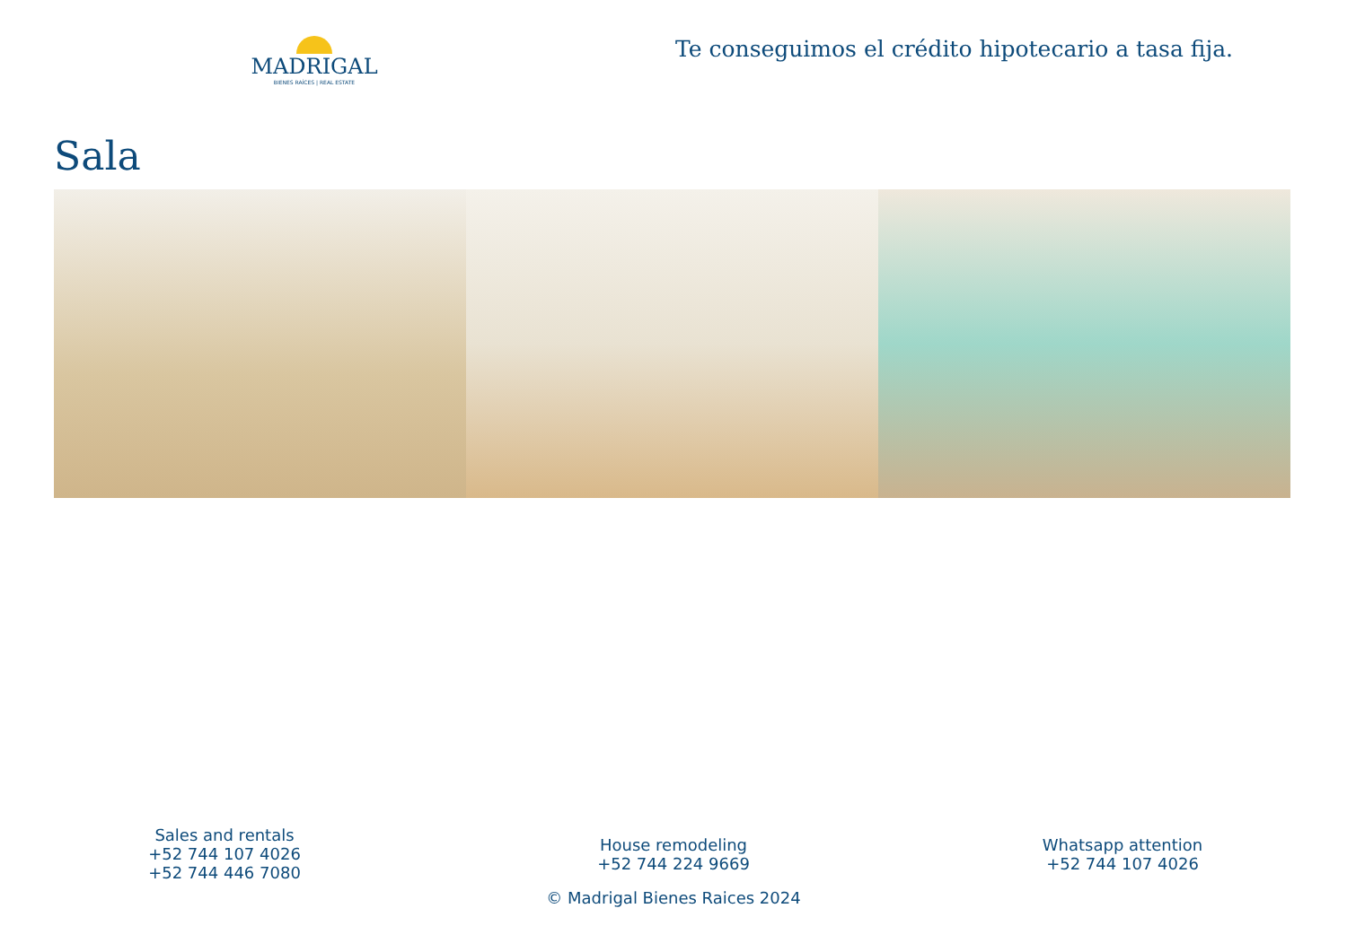MADRIGAL
BIENES RAÍCES | REAL ESTATE
Te conseguimos el crédito hipotecario a tasa fija.
Sala
Sales and rentals
+52 744 107 4026
+52 744 446 7080
House remodeling
+52 744 224 9669
Whatsapp attention
+52 744 107 4026
© Madrigal Bienes Raices 2024